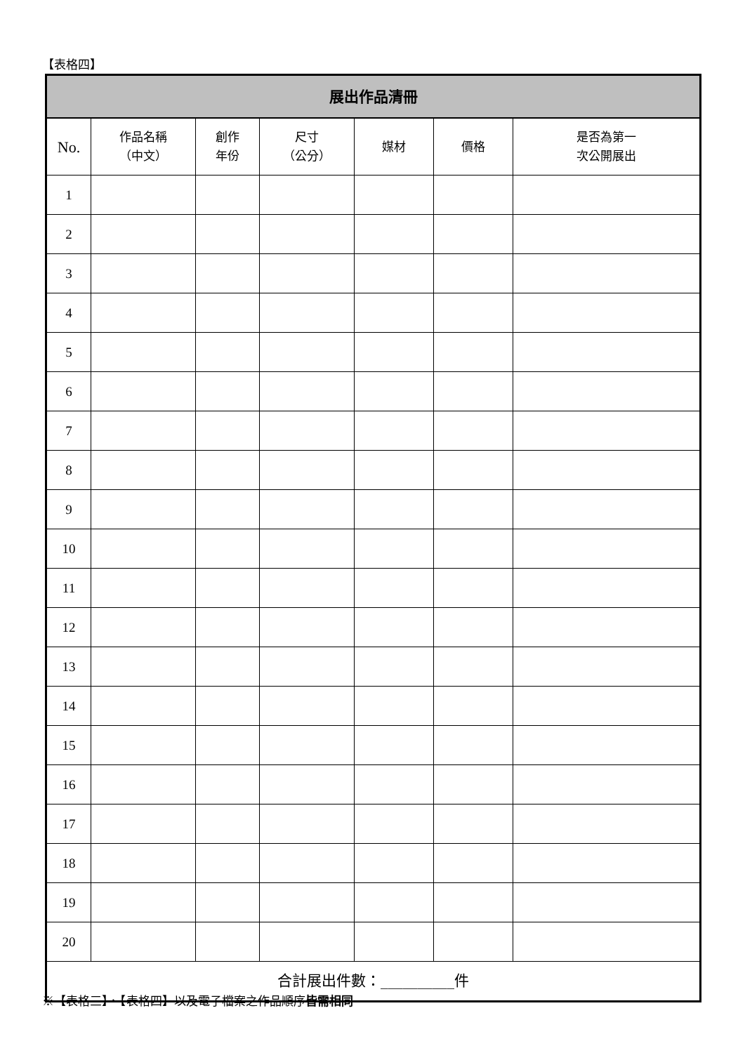【表格四】
| 展出作品清冊 | | | | | | |
| --- | --- | --- | --- | --- | --- | --- |
| No. | 作品名稱 （中文） | 創作 年份 | 尺寸 （公分） | 媒材 | 價格 | 是否為第一 次公開展出 |
| 1 | | | | | | |
| 2 | | | | | | |
| 3 | | | | | | |
| 4 | | | | | | |
| 5 | | | | | | |
| 6 | | | | | | |
| 7 | | | | | | |
| 8 | | | | | | |
| 9 | | | | | | |
| 10 | | | | | | |
| 11 | | | | | | |
| 12 | | | | | | |
| 13 | | | | | | |
| 14 | | | | | | |
| 15 | | | | | | |
| 16 | | | | | | |
| 17 | | | | | | |
| 18 | | | | | | |
| 19 | | | | | | |
| 20 | | | | | | |
| 合計展出件數：__________件 | | | | | | |
※【表格三】、【表格四】以及電子檔案之作品順序皆需相同